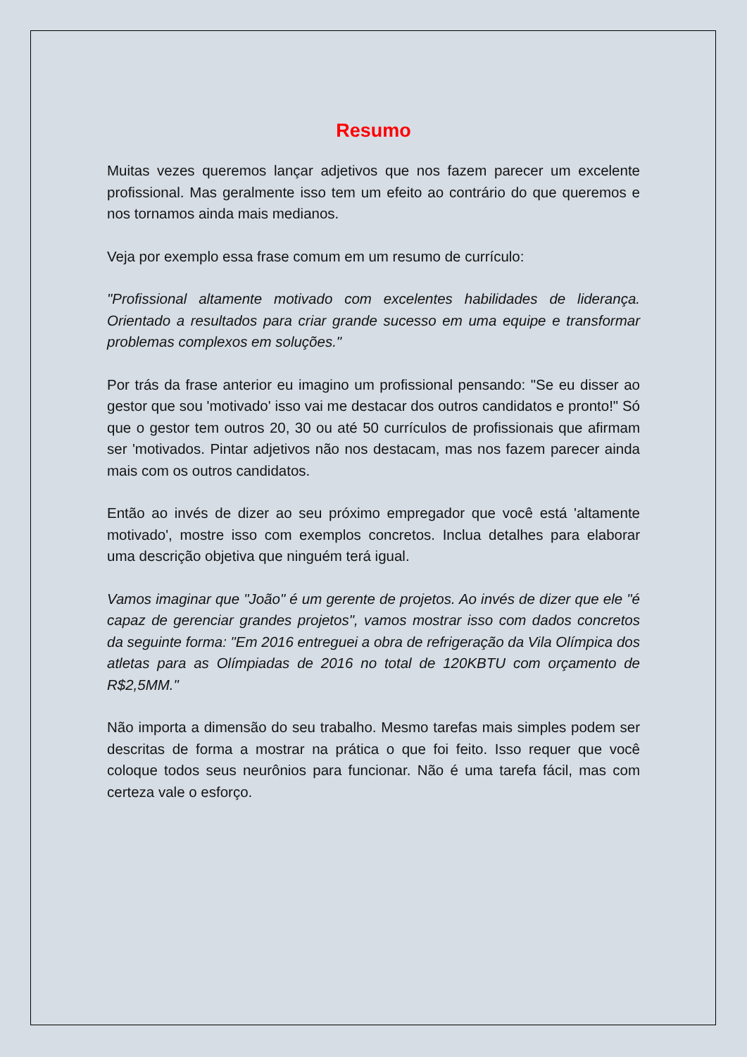Resumo
Muitas vezes queremos lançar adjetivos que nos fazem parecer um excelente profissional. Mas geralmente isso tem um efeito ao contrário do que queremos e nos tornamos ainda mais medianos.
Veja por exemplo essa frase comum em um resumo de currículo:
"Profissional altamente motivado com excelentes habilidades de liderança. Orientado a resultados para criar grande sucesso em uma equipe e transformar problemas complexos em soluções."
Por trás da frase anterior eu imagino um profissional pensando: "Se eu disser ao gestor que sou 'motivado' isso vai me destacar dos outros candidatos e pronto!" Só que o gestor tem outros 20, 30 ou até 50 currículos de profissionais que afirmam ser 'motivados. Pintar adjetivos não nos destacam, mas nos fazem parecer ainda mais com os outros candidatos.
Então ao invés de dizer ao seu próximo empregador que você está 'altamente motivado', mostre isso com exemplos concretos. Inclua detalhes para elaborar uma descrição objetiva que ninguém terá igual.
Vamos imaginar que "João" é um gerente de projetos. Ao invés de dizer que ele "é capaz de gerenciar grandes projetos", vamos mostrar isso com dados concretos da seguinte forma: "Em 2016 entreguei a obra de refrigeração da Vila Olímpica dos atletas para as Olímpiadas de 2016 no total de 120KBTU com orçamento de R$2,5MM."
Não importa a dimensão do seu trabalho. Mesmo tarefas mais simples podem ser descritas de forma a mostrar na prática o que foi feito. Isso requer que você coloque todos seus neurônios para funcionar. Não é uma tarefa fácil, mas com certeza vale o esforço.